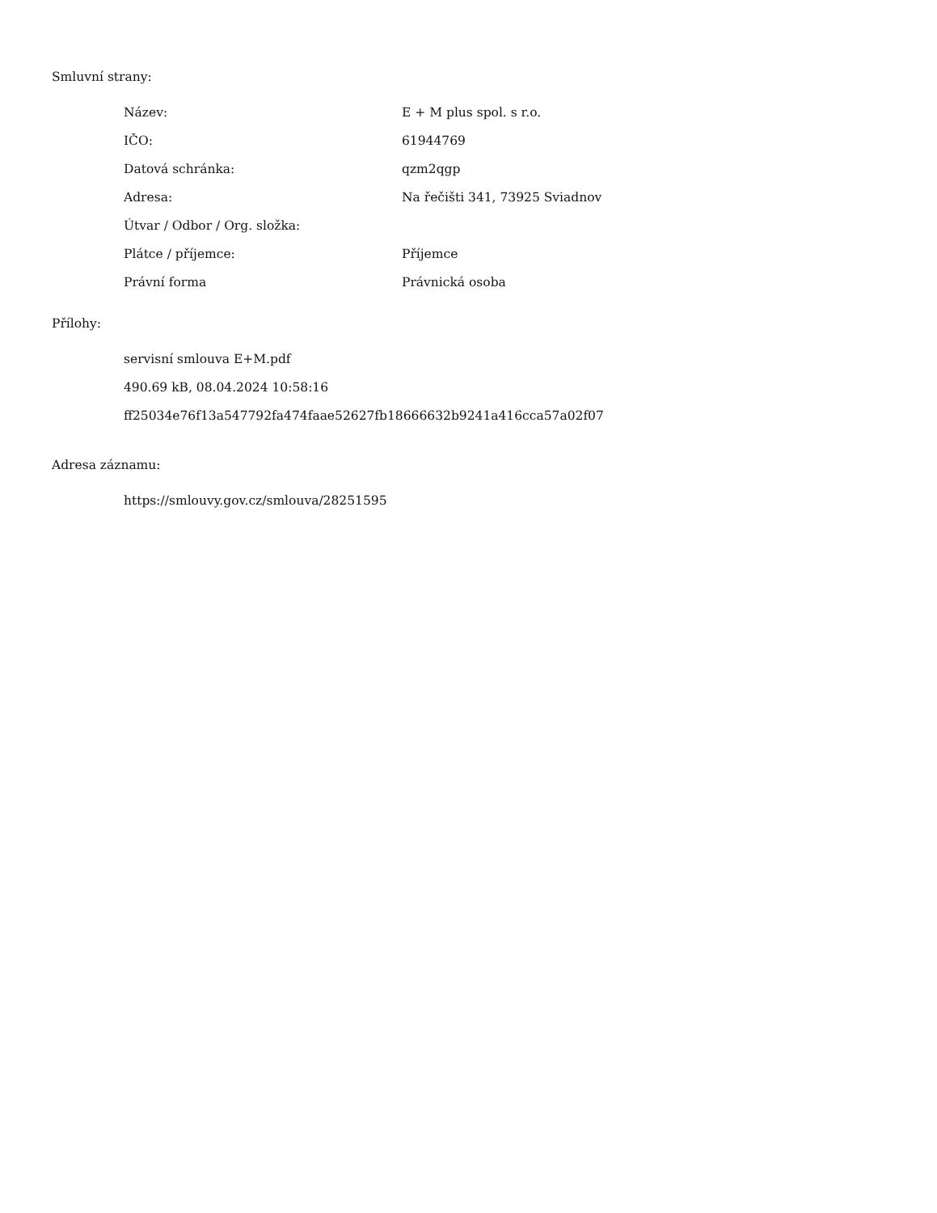Smluvní strany:
| Název: | E + M plus spol. s r.o. |
| IČO: | 61944769 |
| Datová schránka: | qzm2qgp |
| Adresa: | Na řečišti 341, 73925 Sviadnov |
| Útvar / Odbor / Org. složka: | |
| Plátce / příjemce: | Příjemce |
| Právní forma | Právnická osoba |
Přílohy:
servisní smlouva E+M.pdf
490.69 kB, 08.04.2024 10:58:16
ff25034e76f13a547792fa474faae52627fb18666632b9241a416cca57a02f07
Adresa záznamu:
https://smlouvy.gov.cz/smlouva/28251595